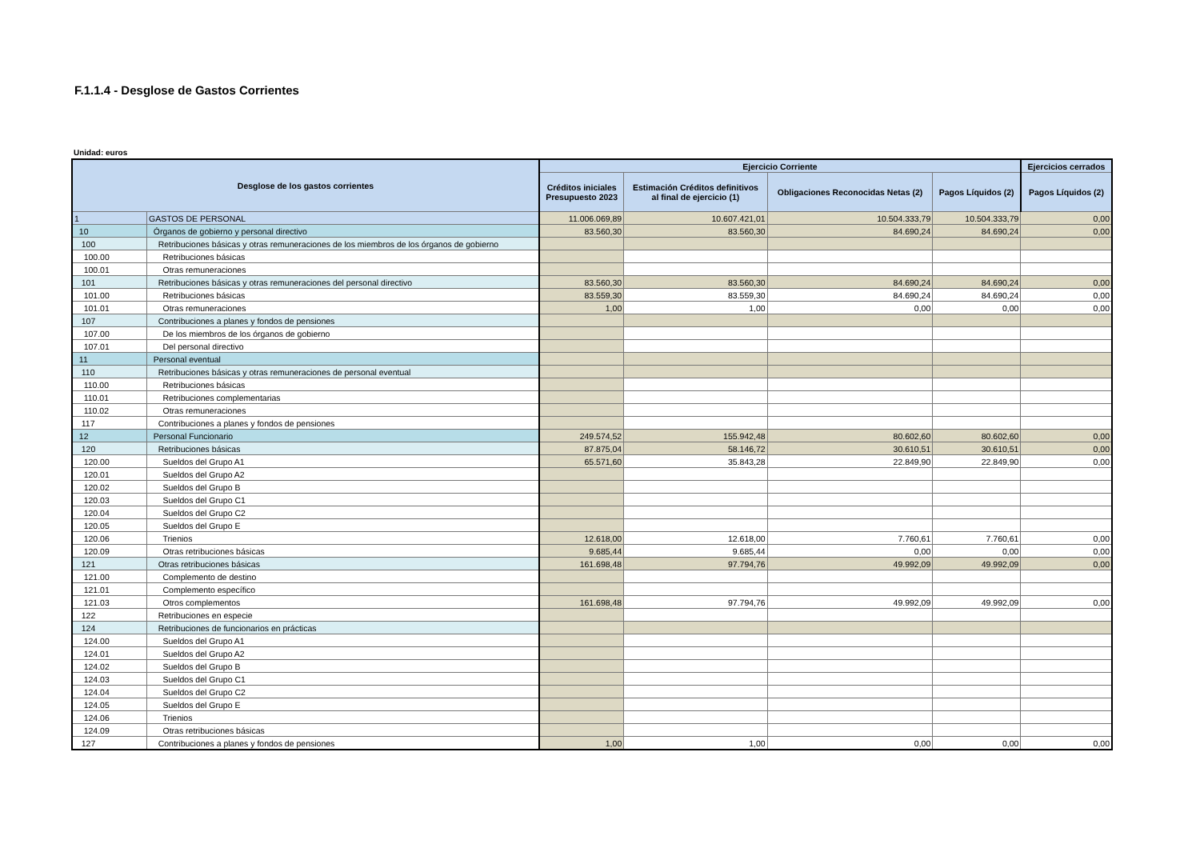F.1.1.4 - Desglose de Gastos Corrientes
Unidad: euros
| Desglose de los gastos corrientes | | Ejercicio Corriente | | | | Ejercicios cerrados |
| --- | --- | --- | --- | --- | --- | --- |
| | | Créditos iniciales Presupuesto 2023 | Estimación Créditos definitivos al final de ejercicio (1) | Obligaciones Reconocidas Netas (2) | Pagos Líquidos (2) | Pagos Líquidos (2) |
| 1 | GASTOS DE PERSONAL | 11.006.069,89 | 10.607.421,01 | 10.504.333,79 | 10.504.333,79 | 0,00 |
| 10 | Órganos de gobierno y personal directivo | 83.560,30 | 83.560,30 | 84.690,24 | 84.690,24 | 0,00 |
| 100 | Retribuciones básicas y otras remuneraciones de los miembros de los órganos de gobierno | | | | | |
| 100.00 | Retribuciones básicas | | | | | |
| 100.01 | Otras remuneraciones | | | | | |
| 101 | Retribuciones básicas y otras remuneraciones del personal directivo | 83.560,30 | 83.560,30 | 84.690,24 | 84.690,24 | 0,00 |
| 101.00 | Retribuciones básicas | 83.559,30 | 83.559,30 | 84.690,24 | 84.690,24 | 0,00 |
| 101.01 | Otras remuneraciones | 1,00 | 1,00 | 0,00 | 0,00 | 0,00 |
| 107 | Contribuciones a planes y fondos de pensiones | | | | | |
| 107.00 | De los miembros de los órganos de gobierno | | | | | |
| 107.01 | Del personal directivo | | | | | |
| 11 | Personal eventual | | | | | |
| 110 | Retribuciones básicas y otras remuneraciones de personal eventual | | | | | |
| 110.00 | Retribuciones básicas | | | | | |
| 110.01 | Retribuciones complementarias | | | | | |
| 110.02 | Otras remuneraciones | | | | | |
| 117 | Contribuciones a planes y fondos de pensiones | | | | | |
| 12 | Personal Funcionario | 249.574,52 | 155.942,48 | 80.602,60 | 80.602,60 | 0,00 |
| 120 | Retribuciones básicas | 87.875,04 | 58.146,72 | 30.610,51 | 30.610,51 | 0,00 |
| 120.00 | Sueldos del Grupo A1 | 65.571,60 | 35.843,28 | 22.849,90 | 22.849,90 | 0,00 |
| 120.01 | Sueldos del Grupo A2 | | | | | |
| 120.02 | Sueldos del Grupo B | | | | | |
| 120.03 | Sueldos del Grupo C1 | | | | | |
| 120.04 | Sueldos del Grupo C2 | | | | | |
| 120.05 | Sueldos del Grupo E | | | | | |
| 120.06 | Trienios | 12.618,00 | 12.618,00 | 7.760,61 | 7.760,61 | 0,00 |
| 120.09 | Otras retribuciones básicas | 9.685,44 | 9.685,44 | 0,00 | 0,00 | 0,00 |
| 121 | Otras retribuciones básicas | 161.698,48 | 97.794,76 | 49.992,09 | 49.992,09 | 0,00 |
| 121.00 | Complemento de destino | | | | | |
| 121.01 | Complemento específico | | | | | |
| 121.03 | Otros complementos | 161.698,48 | 97.794,76 | 49.992,09 | 49.992,09 | 0,00 |
| 122 | Retribuciones en especie | | | | | |
| 124 | Retribuciones de funcionarios en prácticas | | | | | |
| 124.00 | Sueldos del Grupo A1 | | | | | |
| 124.01 | Sueldos del Grupo A2 | | | | | |
| 124.02 | Sueldos del Grupo B | | | | | |
| 124.03 | Sueldos del Grupo C1 | | | | | |
| 124.04 | Sueldos del Grupo C2 | | | | | |
| 124.05 | Sueldos del Grupo E | | | | | |
| 124.06 | Trienios | | | | | |
| 124.09 | Otras retribuciones básicas | | | | | |
| 127 | Contribuciones a planes y fondos de pensiones | 1,00 | 1,00 | 0,00 | 0,00 | 0,00 |